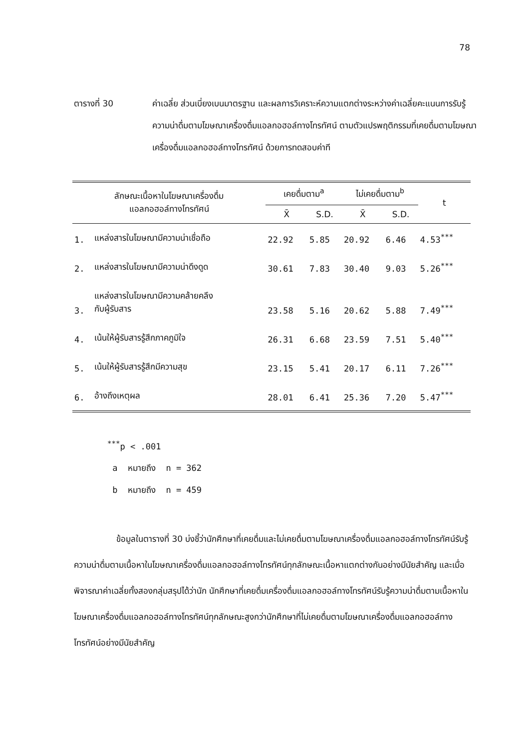78
ตารางที่ 30 ค่าเฉลี่ย ส่วนเบี่ยงเบนมาตรฐาน และผลการวิเคราะห์ความแตกต่างระหว่างค่าเฉลี่ยคะแนนการรับรู้ความน่าดื่มตามโฆษณาเครื่องดื่มแอลกอฮอล์ทางโทรทัศน์ ตามตัวแปรพฤติกรรมที่เคยดื่มตามโฆษณาเครื่องดื่มแอลกอฮอล์ทางโทรทัศน์ ด้วยการทดสอบค่าที
| ลักษณะเนื้อหาในโฆษณาเครื่องดื่ม แอลกอฮอล์ทางโทรทัศน์ | | เคยดื่มตาม<sup>a</sup> | | ไม่เคยดื่มตาม<sup>b</sup> | | t |
| --- | --- | --- | --- | --- | --- | --- |
| | | X̄ | S.D. | X̄ | S.D. | |
| 1. | แหล่งสารในโฆษณามีความน่าเชื่อถือ | 22.92 | 5.85 | 20.92 | 6.46 | 4.53<sup>***</sup> |
| 2. | แหล่งสารในโฆษณามีความน่าดึงดูด | 30.61 | 7.83 | 30.40 | 9.03 | 5.26<sup>***</sup> |
| 3. | แหล่งสารในโฆษณามีความคล้ายคลึง กับผู้รับสาร | 23.58 | 5.16 | 20.62 | 5.88 | 7.49<sup>***</sup> |
| 4. | เน้นให้ผู้รับสารรู้สึกภาคภูมิใจ | 26.31 | 6.68 | 23.59 | 7.51 | 5.40<sup>***</sup> |
| 5. | เน้นให้ผู้รับสารรู้สึกมีความสุข | 23.15 | 5.41 | 20.17 | 6.11 | 7.26<sup>***</sup> |
| 6. | อ้างถึงเหตุผล | 28.01 | 6.41 | 25.36 | 7.20 | 5.47<sup>***</sup> |
<sup>***</sup> p < .001
a หมายถึง n = 362
b หมายถึง n = 459
ข้อมูลในตารางที่ 30 บ่งชี้ว่านักศึกษาที่เคยดื่มและไม่เคยดื่มตามโฆษณาเครื่องดื่มแอลกอฮอล์ทางโทรทัศน์รับรู้ความน่าดื่มตามเนื้อหาในโฆษณาเครื่องดื่มแอลกอฮอล์ทางโทรทัศน์ทุกลักษณะเนื้อหาแตกต่างกันอย่างมีนัยสำคัญ และเมื่อพิจารณาค่าเฉลี่ยทั้งสองกลุ่มสรุปได้ว่านัก นักศึกษาที่เคยดื่มเครื่องดื่มแอลกอฮอล์ทางโทรทัศน์รับรู้ความน่าดื่มตามเนื้อหาในโฆษณาเครื่องดื่มแอลกอฮอล์ทางโทรทัศน์ทุกลักษณะสูงกว่านักศึกษาที่ไม่เคยดื่มตามโฆษณาเครื่องดื่มแอลกอฮอล์ทางโทรทัศน์อย่างมีนัยสำคัญ